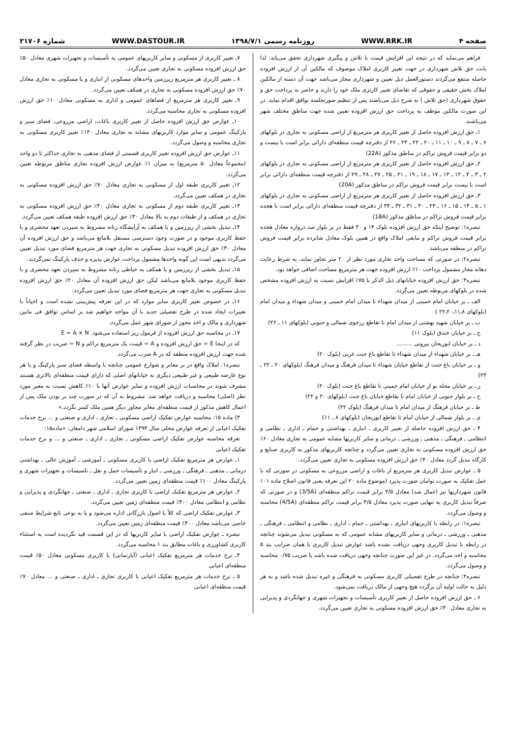صفحه ۴ WWW.RRK.IR روزنامه رسمی ۱۳۹۸/۷/۱ WWW.DASTOUR.IR شماره ۲۱۷۰۶
فراهم می‌نماید که در نتیجه این افزایش قیمت با تلاش و پیگیری شهرداری تحقق می‌یابد. لذا بابت حق تلاش شهرداری در جهت تغییر کاربری املاک موصوف که مالکین آن از ارزش افزوده حاصله منتفع می‌گردند دستورالعمل ذیل تعیین و شهرداری مجاز می‌باشد جهت آن دسته از مالکین املاک بخش حقیقی و حقوقی که تقاضای تغییر کاربری ملک خود را دارند و حاضر به پرداخت حق و حقوق شهرداری (حق تلاش ) به شرح ذیل می‌باشند پس از تنظیم صورتجلسه توافق اقدام نماید. در این صورت مالکین موظف به پرداخت حق ارزش افزوده تعیین شده جهت مناطق مختلف شهر می‌باشند.
۱ـ حق ارزش افزوده حاصل از تغییر کاربری هر مترمربع از اراضی مسکونی به تجاری در بلوکهای ۶ ـ ۷ ـ ۸ ـ ۹ ـ ۱۰ ـ ۱۱ ـ ۲۰ ـ ۲۲ ـ ۲۳ ـ ۲۶ از دفترچه قیمت منطقه‌ای دارائی برابر است با بیست و دو برابر قیمت فروش تراکم در مناطق مذکور (22A)
۲ـ حق ارزش افزوده حاصل از تغییر کاربری هر مترمربع از اراضی مسکونی به تجاری در بلوکهای ۲ ـ ۳ ـ ۴ ـ ۱۲ ـ ۱۳ ـ ۱۷ ـ ۱۸ ـ ۱۹ ـ ۲۱ ـ ۲۵ ـ ۲۷ ـ ۲۸ ـ ۲۹ از دفترچه قیمت منطقه‌ای دارائی برابر است با بیست برابر قیمت فروش تراکم در مناطق مذکور (20A)
۳ـ حق ارزش افزوده حاصل از تغییر کاربری هر مترمربع از اراضی مسکونی به تجاری در بلوکهای ۱ ـ ۵ ـ ۱۴ ـ ۱۵ ـ ۱۶ ـ ۲۴ ـ ۳۰ ـ ۳۱ ـ ۳۲ ـ ۳۳ از دفترچه قیمت منطقه‌ای دارائی برابر است با هجده برابر قیمت فروش تراکم در مناطق مذکور (18A)
تبصره۱: توضیح اینکه حق ارزش افزوده بلوک ۱۴ و ۳۰ فقط در بر بلوار صد دروازه معادل هجده برابر قیمت فروش تراکم و مابقی املاک واقع در همین بلوک معادل شانزده برابر قیمت فروش تراکم در منطقه می‌باشد.
تبصره۲: در صورتی که مساحت واحد تجاری مورد نظر از ۲۰ متر تجاوز نماید، به شرط رعایت دهانه مجاز مشمول پرداخت ۱۰٪ ارزش افزوده جهت هر مترمربع مساحت اضافی خواهد بود.
تبصره۳: حق ارزش افزوده خیابانهای ذیل الذکر با ۷۵٪ افزایش نسبت به ارزش افزوده مشخص شده در بلوکهای مربوطه تعیین می‌گردد.
الف ـ بر خیابان امام خمینی از میدان شهداء تا میدان امام خمینی و میدان شهداء و میدان امام (بلوکهای ۸ـ۱۱ـ۲۰ـ۲۲ )
ب ـ بر خیابان شهید بهشتی از میدان امام تا تقاطع زرجوی شمالی و جنوبی (بلوکهای ۱۱ ـ ۲۶)
ج ـ بر خیابان خندق (بلوک ۱۱)
د ـ بر خیابان ابوریحان بیرونی .........
هـ ـ بر خیابان شهداء از میدان شهداء تا تقاطع باغ جنت غربی (بلوک ۲۰)
و ـ بر خیابان باغ جنت از تقاطع خیابان شهداء تا میدان فرهنگ و میدان فرهنگ (بلوکهای ۲۰ ـ ۲۲ ـ ۲۳)
ز ـ بر خیابان محله نو از خیابان امام خمینی تا تقاطع باغ جنت (بلوک ۲۰)
ح ـ بر بلوار جنوبی از خیابان امام تا تقاطع خیابان باغ جنت (بلوکهای ۲۰ و ۲۲)
ط ـ بر خیابان فرهنگ از میدان امام تا میدان فرهنگ (بلوک ۲۲)
ی ـ بر بلوار شمالی از خیابان امام تا تقاطع ابوریحان (بلوکهای ۸ ـ ۱۱)
۴ ـ حق ارزش افزوده حاصله از تغییر کاربری ـ انباری ـ بهداشتی و حمام ـ اداری ـ نظامی و انتظامی ـ فرهنگی ـ مذهبی ـ ورزشی ـ درمانی و سایر کاربریها مشابه عمومی به تجاری معادل ۶۰٪ حق ارزش افزوده مسکونی به تجاری تعیین می‌گردد و چنانچه کاربریهای مذکور به کاربری صنایع و کارگاه تبدیل گردد معادل ۴۰٪ حق ارزش افزوده مسکونی به تجاری تعیین می‌گردد.
۵ ـ عوارض تبدیل کاربری هر مترمربع از باغات و اراضی مزروعی به مسکونی در صورتی که با عمل تفکیک به صورت توامان صورت پذیرد (موضوع ماده ۲۰ این تعرفه یعنی قانون اصلاح ماده ۱۰۱ قانون شهرداریها نیز اعمال شد) معادل ۳/۵ برابر قیمت تراکم منطقه‌ای (3/5A) و در صورتی که صرفاً تبدیل کاربری به تنهایی صورت پذیرد معادل ۴/۵ برابر قیمت تراکم منطقه‌ای (4/5A) محاسبه و وصول می‌گردد.
تبصره۱: در رابطه با کاربریهای انباری ـ بهداشتی ـ حمام ـ اداری ـ نظامی و انتظامی ـ فرهنگی ـ مذهبی ـ ورزشی ـ درمانی و سایر کاربریهای مشابه عمومی که به مسکونی تبدیل می‌شوند چنانچه در رابطه با تبدیل کاربری وجهی دریافت نشده باشد عوارض تبدیل کاربری با همان ضرایب بند ۵ محاسبه و اخذ می‌گردد. در غیر این صورت چنانچه وجهی دریافت شده باشد با ضریب ۰/۷۵ محاسبه و وصول می‌گردد.
تبصره۲: چنانچه در طرح تفصیلی کاربری مسکونی به فرهنگی و غیره تبدیل شده باشد و به هر دلیل به حالت اولیه آن برگردد هیچ وجهی از مالک دریافت نمی‌شود.
۶ ـ حق ارزش افزوده حاصل از تغییر کاربری تأسیسات و تجهیزات شهری و جهانگردی و پذیرایی به تجاری معادل ۳۰٪ حق ارزش افزوده مسکونی به تجاری تعیین می‌گردد.
۷ـ تغییر کاربری از مسکونی و سایر کاربریهای عمومی به تأسیسات و تجهیزات شهری معادل ۵۰٪ حق ارزش افزوده مسکونی به تجاری تعیین می‌گردد.
۸ ـ تغییر کاربری هر مترمربع زیرزمین واحدهای مسکونی از انباری و یا مسکونی به تجاری معادل ۷۰٪ حق ارزش افزوده مسکونی به تجاری در همکف تعیین می‌گردد.
۹ـ تغییر کاربری هر مترمربع از فضاهای عمومی و اداری به مسکونی معادل ۱۰٪ حق ارزش افزوده مسکونی به تجاری محاسبه می‌گردد.
۱۰ـ عوارض حق ارزش افزوده حاصل از تغییر کاربری باغات، اراضی مزروعی، فضای سبز و پارکینگ عمومی و سایر موارد کاربریهای مشابه به تجاری معادل ۱۳۰٪ تغییر کاربری مسکونی به تجاری محاسبه و وصول می‌گردد.
۱۱ـ عوارض حق ارزش افزوده تغییر کاربری قسمتی از فضای مذهبی به تجاری حداکثر تا دو واحد (مجموعاً معادل ۵۰ مترمربع) به میزان ۱٪ عوارض ارزش افزوده تجاری مناطق مربوطه تعیین می‌گردد.
۱۲ـ تغییر کاربری طبقه اول از مسکونی به تجاری معادل ۷۰٪ حق ارزش افزوده مسکونی به تجاری در همکف تعیین می‌گردد.
۱۳ـ تغییر کاربری طبقه دوم از مسکونی به تجاری معادل ۴۰٪ حق ارزش افزوده مسکونی به تجاری در همکف و از طبقات دوم به بالا معادل ۳۰٪ حق ارزش افزوده طبقه همکف تعیین می‌گردد.
۱۴ـ تبدیل بخشی از زیرزمین و یا همکف به آرایشگاه زنانه مشروط به سپردن تعهد محضری و با حفظ کاربری موجود و در صورت وجود دسترسی مستقل بلامانع می‌باشد و حق ارزش افزوده آن معادل ۳۰٪ حق ارزش افزوده تبدیل مسکونی به تجاری جهت هر مترمربع فضای مورد تبدیل تعیین می‌گردد بدیهی است این گونه واحدها مشمول پرداخت عوارض پذیره و حذف پارکینگ نمی‌گردند.
۱۵ـ تبدیل بخشی از زیرزمین و یا همکف به خیاطی زنانه مشروط به سپردن تعهد محضری و با حفظ کاربری موجود بلامانع می‌باشد لیکن حق ارزش افزوده آن معادل ۲۰٪ حق ارزش افزوده تبدیل مسکونی به تجاری جهت هر مترمربع فضای مورد تبدیل تعیین می‌گردد.
۱۶ـ در خصوص تغییر کاربری سایر موارد که در این تعرفه پیش‌بینی نشده است و احیاناً با تغییرات ایجاد شده در طرح تفصیلی جدید با آن مواجه خواهیم شد بر اساس توافق فی مابین شهرداری و مالک و اخذ مجوز از شورای شهر عمل می‌گردد.
۱۷ـ در محاسبه حق ارزش افزوده از فرمول زیر استفاده می‌شود. E = A × N
که در اینجا E = حق ارزش افزوده و A = قیمت یک مترمربع تراکم و N = ضریب در نظر گرفته شده جهت ارزش افزوده منطقه که در A ضرب می‌گردد.
تبصره۱: املاک واقع در بر معابر و شوارع عمومی چنانچه با واسطه فضای سبز پارکینگ و یا هر نوع عارضه طبیعی و غیر طبیعی دیگری به خیابانهای اصلی که دارای قیمت منطقه‌ای بالاتری هستند مشرف شوند در محاسبات ارزش افزوده و سایر عوارض آنها با ۱۰٪ کاهش نسبت به معبر مورد نظر (اصلی) محاسبه و دریافت خواهد شد. مشروط به آن که در صورت چند بر بودن ملک پس از اعمال کاهش مذکور از قیمت منطقه‌ای معابر مجاور دیگر همین ملک کمتر نگردد.»
۳) ماده ۱۵: محاسبه عوارض تفکیک اراضی مسکونی ـ تجاری ـ اداری و صنعتی و ... نرخ خدمات تفکیک اعیانی از تعرفه عوارض محلی سال ۱۳۹۳ شورای اسلامی شهر دامغان: «ماده۱۵:
تعرفه محاسبه عوارض تفکیک اراضی مسکونی ـ تجاری ـ اداری ـ صنعتی و ... و نرخ خدمات تفکیک اعیانی
۱ـ عوارض هر مترمربع تفکیک اراضی با کاربری مسکونی ـ آموزشی ـ آموزش عالی ـ بهداشتی درمانی ـ مذهبی ـ فرهنگی ـ ورزشی ـ انبار و تأسیسات حمل و نقل ـ تاسیسات و تجهیزات شهری و پارکینگ معادل ۱۰۰٪ قیمت منطقه‌ای زمین تعیین می‌گردد.
۲ـ عوارض هر مترمربع تفکیک اراضی با کاربری تجاری ـ اداری ـ صنعتی ـ جهانگردی و پذیرایی و نظامی و انتظامی معادل ۴۰۰٪ قیمت منطقه‌ای زمین تعیین می‌گردد.
۳ـ عوارض تفکیک اراضی که کلاً با اصول بازرگانی اداره می‌شود و یا به نوعی تابع شرایط صنفی خاصی می‌باشد معادل ۴۰۰٪ قیمت منطقه‌ای زمین تعیین می‌گردد.
تبصره ـ عوارض تفکیک اراضی با سایر کاربریها که در این قسمت قید نگردیده است به استثناء کاربری کشاورزی و باغات مطابق بند ۱ محاسبه می‌گردد.
۴ـ نرخ خدمات هر مترمربع تفکیک اعیانی (آپارتمانی) با کاربری مسکونی معادل ۵۰٪ قیمت منطقه‌ای اعیانی
۵ ـ نرخ خدمات هر مترمربع تفکیک اعیانی با کاربری تجاری ـ اداری ـ صنعتی و ... معادل ۷۰٪ قیمت منطقه‌ای اعیانی